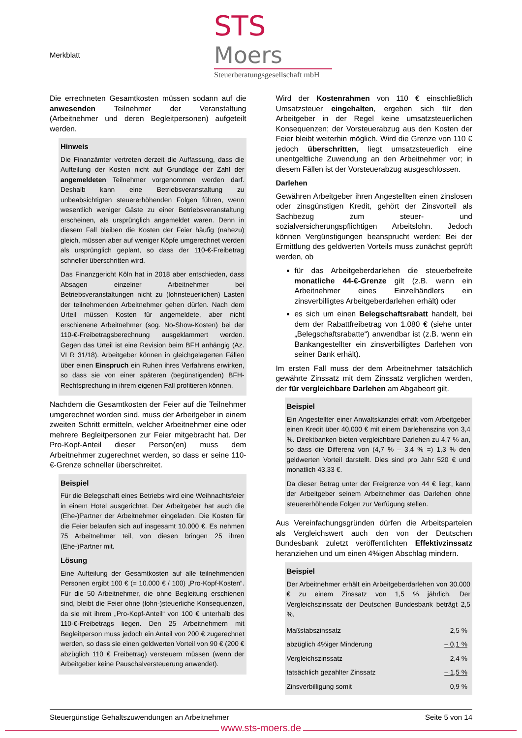Merkblatt
STS Moers
Steuerberatungsgesellschaft mbH
Die errechneten Gesamtkosten müssen sodann auf die anwesenden Teilnehmer der Veranstaltung (Arbeitnehmer und deren Begleitpersonen) aufgeteilt werden.
Hinweis
Die Finanzämter vertreten derzeit die Auffassung, dass die Aufteilung der Kosten nicht auf Grundlage der Zahl der angemeldeten Teilnehmer vorgenommen werden darf. Deshalb kann eine Betriebsveranstaltung zu unbeabsichtigten steuererhöhenden Folgen führen, wenn wesentlich weniger Gäste zu einer Betriebsveranstaltung erscheinen, als ursprünglich angemeldet waren. Denn in diesem Fall bleiben die Kosten der Feier häufig (nahezu) gleich, müssen aber auf weniger Köpfe umgerechnet werden als ursprünglich geplant, so dass der 110-€-Freibetrag schneller überschritten wird.
Das Finanzgericht Köln hat in 2018 aber entschieden, dass Absagen einzelner Arbeitnehmer bei Betriebsveranstaltungen nicht zu (lohnsteuerlichen) Lasten der teilnehmenden Arbeitnehmer gehen dürfen. Nach dem Urteil müssen Kosten für angemeldete, aber nicht erschienene Arbeitnehmer (sog. No-Show-Kosten) bei der 110-€-Freibetragsberechnung ausgeklammert werden. Gegen das Urteil ist eine Revision beim BFH anhängig (Az. VI R 31/18). Arbeitgeber können in gleichgelagerten Fällen über einen Einspruch ein Ruhen ihres Verfahrens erwirken, so dass sie von einer späteren (begünstigenden) BFH-Rechtsprechung in ihrem eigenen Fall profitieren können.
Nachdem die Gesamtkosten der Feier auf die Teilnehmer umgerechnet worden sind, muss der Arbeitgeber in einem zweiten Schritt ermitteln, welcher Arbeitnehmer eine oder mehrere Begleitpersonen zur Feier mitgebracht hat. Der Pro-Kopf-Anteil dieser Person(en) muss dem Arbeitnehmer zugerechnet werden, so dass er seine 110-€-Grenze schneller überschreitet.
Beispiel
Für die Belegschaft eines Betriebs wird eine Weihnachtsfeier in einem Hotel ausgerichtet. Der Arbeitgeber hat auch die (Ehe-)Partner der Arbeitnehmer eingeladen. Die Kosten für die Feier belaufen sich auf insgesamt 10.000 €. Es nehmen 75 Arbeitnehmer teil, von diesen bringen 25 ihren (Ehe-)Partner mit.
Lösung
Eine Aufteilung der Gesamtkosten auf alle teilnehmenden Personen ergibt 100 € (= 10.000 € / 100) „Pro-Kopf-Kosten“. Für die 50 Arbeitnehmer, die ohne Begleitung erschienen sind, bleibt die Feier ohne (lohn-)steuerliche Konsequenzen, da sie mit ihrem „Pro-Kopf-Anteil“ von 100 € unterhalb des 110-€-Freibetrags liegen. Den 25 Arbeitnehmern mit Begleitperson muss jedoch ein Anteil von 200 € zugerechnet werden, so dass sie einen geldwerten Vorteil von 90 € (200 € abzüglich 110 € Freibetrag) versteuern müssen (wenn der Arbeitgeber keine Pauschalversteuerung anwendet).
Wird der Kostenrahmen von 110 € einschließlich Umsatzsteuer eingehalten, ergeben sich für den Arbeitgeber in der Regel keine umsatzsteuerlichen Konsequenzen; der Vorsteuerabzug aus den Kosten der Feier bleibt weiterhin möglich. Wird die Grenze von 110 € jedoch überschritten, liegt umsatzsteuerlich eine unentgeltliche Zuwendung an den Arbeitnehmer vor; in diesem Fällen ist der Vorsteuerabzug ausgeschlossen.
Darlehen
Gewähren Arbeitgeber ihren Angestellten einen zinslosen oder zinsgünstigen Kredit, gehört der Zinsvorteil als Sachbezug zum steuer- und sozialversicherungspflichtigen Arbeitslohn. Jedoch können Vergünstigungen beansprucht werden: Bei der Ermittlung des geldwerten Vorteils muss zunächst geprüft werden, ob
für das Arbeitgeberdarlehen die steuerbefreite monatliche 44-€-Grenze gilt (z.B. wenn ein Arbeitnehmer eines Einzelhändlers ein zinsverbilligtes Arbeitgeberdarlehen erhält) oder
es sich um einen Belegschaftsrabatt handelt, bei dem der Rabattfreibetrag von 1.080 € (siehe unter „Belegschaftsrabatte“) anwendbar ist (z.B. wenn ein Bankangestellter ein zinsverbilligtes Darlehen von seiner Bank erhält).
Im ersten Fall muss der dem Arbeitnehmer tatsächlich gewährte Zinssatz mit dem Zinssatz verglichen werden, der für vergleichbare Darlehen am Abgabeort gilt.
Beispiel
Ein Angestellter einer Anwaltskanzlei erhält vom Arbeitgeber einen Kredit über 40.000 € mit einem Darlehenszins von 3,4 %. Direktbanken bieten vergleichbare Darlehen zu 4,7 % an, so dass die Differenz von (4,7 % – 3,4 % =) 1,3 % den geldwerten Vorteil darstellt. Dies sind pro Jahr 520 € und monatlich 43,33 €.
Da dieser Betrag unter der Freigrenze von 44 € liegt, kann der Arbeitgeber seinem Arbeitnehmer das Darlehen ohne steuererhöhende Folgen zur Verfügung stellen.
Aus Vereinfachungsgründen dürfen die Arbeitsparteien als Vergleichswert auch den von der Deutschen Bundesbank zuletzt veröffentlichten Effektivzinssatz heranziehen und um einen 4%igen Abschlag mindern.
Beispiel
Der Arbeitnehmer erhält ein Arbeitgeberdarlehen von 30.000 € zu einem Zinssatz von 1,5 % jährlich. Der Vergleichszinssatz der Deutschen Bundesbank beträgt 2,5 %.
| Maßstabszinssatz | 2,5 % |
| abzüglich 4%iger Minderung | – 0,1 % |
| Vergleichszinssatz | 2,4 % |
| tatsächlich gezahlter Zinssatz | – 1,5 % |
| Zinsverbilligung somit | 0,9 % |
Steuergünstige Gehaltszuwendungen an Arbeitnehmer Seite 5 von 14
www.sts-moers.de